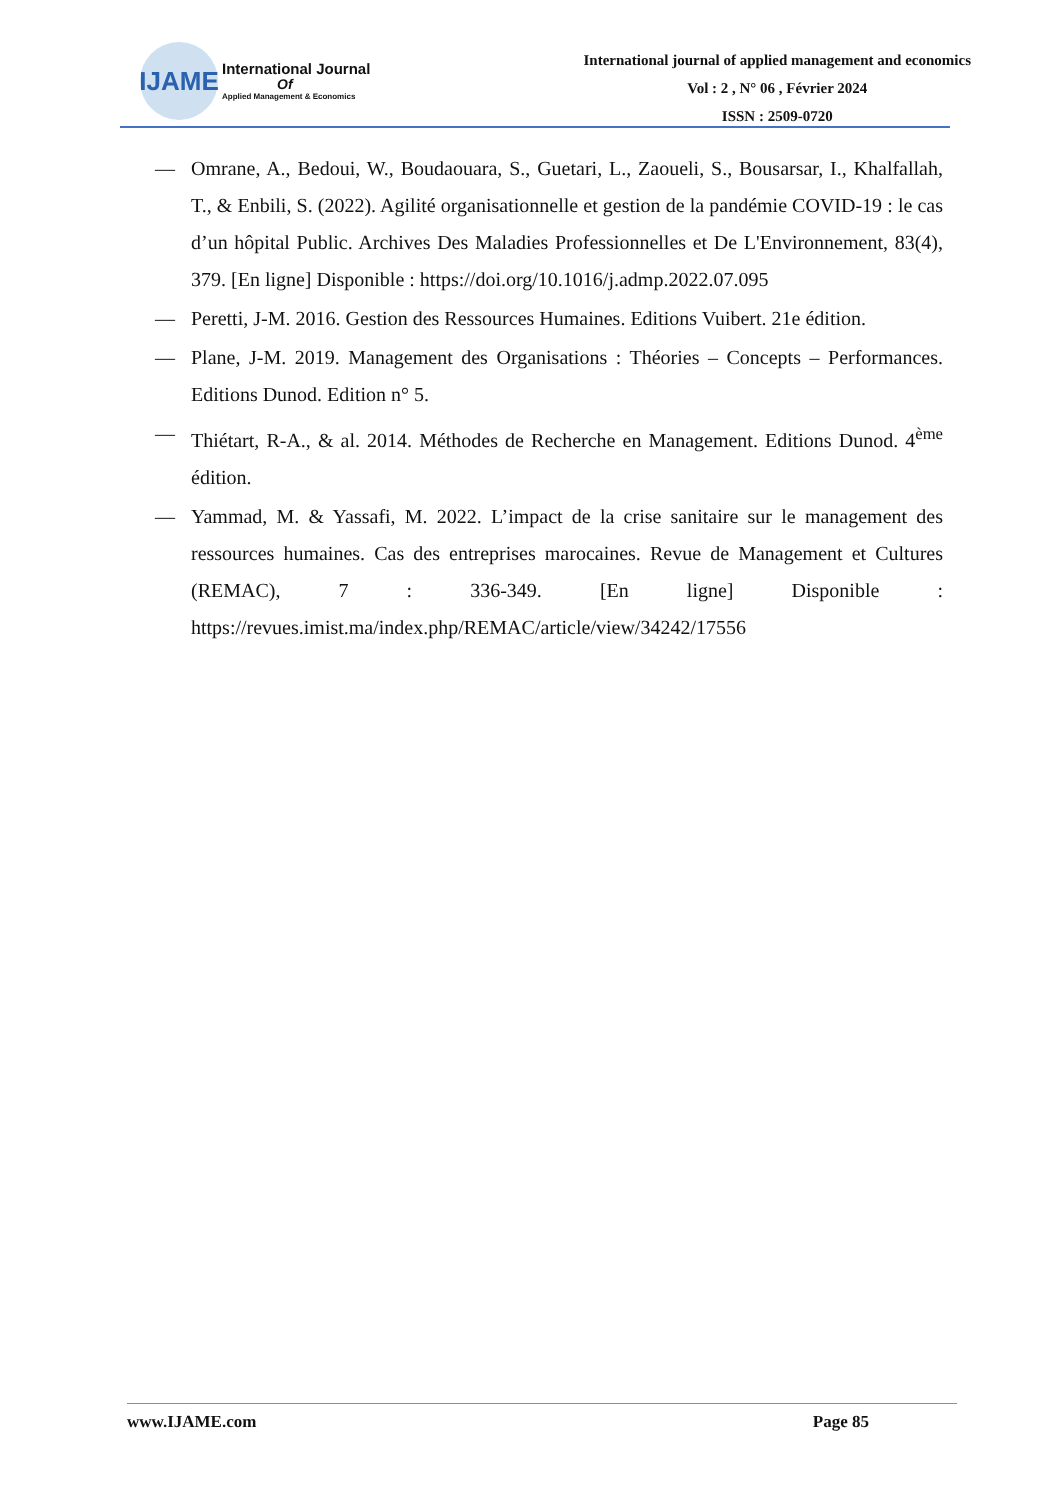IJAME
International Journal
Of
Applied Management & Economics
International journal of applied management and economics
Vol : 2 , N° 06 , Février 2024
ISSN : 2509-0720
— Omrane, A., Bedoui, W., Boudaouara, S., Guetari, L., Zaoueli, S., Bousarsar, I., Khalfallah, T., & Enbili, S. (2022). Agilité organisationnelle et gestion de la pandémie COVID-19 : le cas d’un hôpital Public. Archives Des Maladies Professionnelles et De L'Environnement, 83(4), 379. [En ligne] Disponible : https://doi.org/10.1016/j.admp.2022.07.095
— Peretti, J-M. 2016. Gestion des Ressources Humaines. Editions Vuibert. 21e édition.
— Plane, J-M. 2019. Management des Organisations : Théories – Concepts – Performances. Editions Dunod. Edition n° 5.
— Thiétart, R-A., & al. 2014. Méthodes de Recherche en Management. Editions Dunod. 4<sup>ème</sup> édition.
— Yammad, M. & Yassafi, M. 2022. L’impact de la crise sanitaire sur le management des ressources humaines. Cas des entreprises marocaines. Revue de Management et Cultures (REMAC), 7 : 336-349. [En ligne] Disponible : https://revues.imist.ma/index.php/REMAC/article/view/34242/17556
www.IJAME.com Page 85